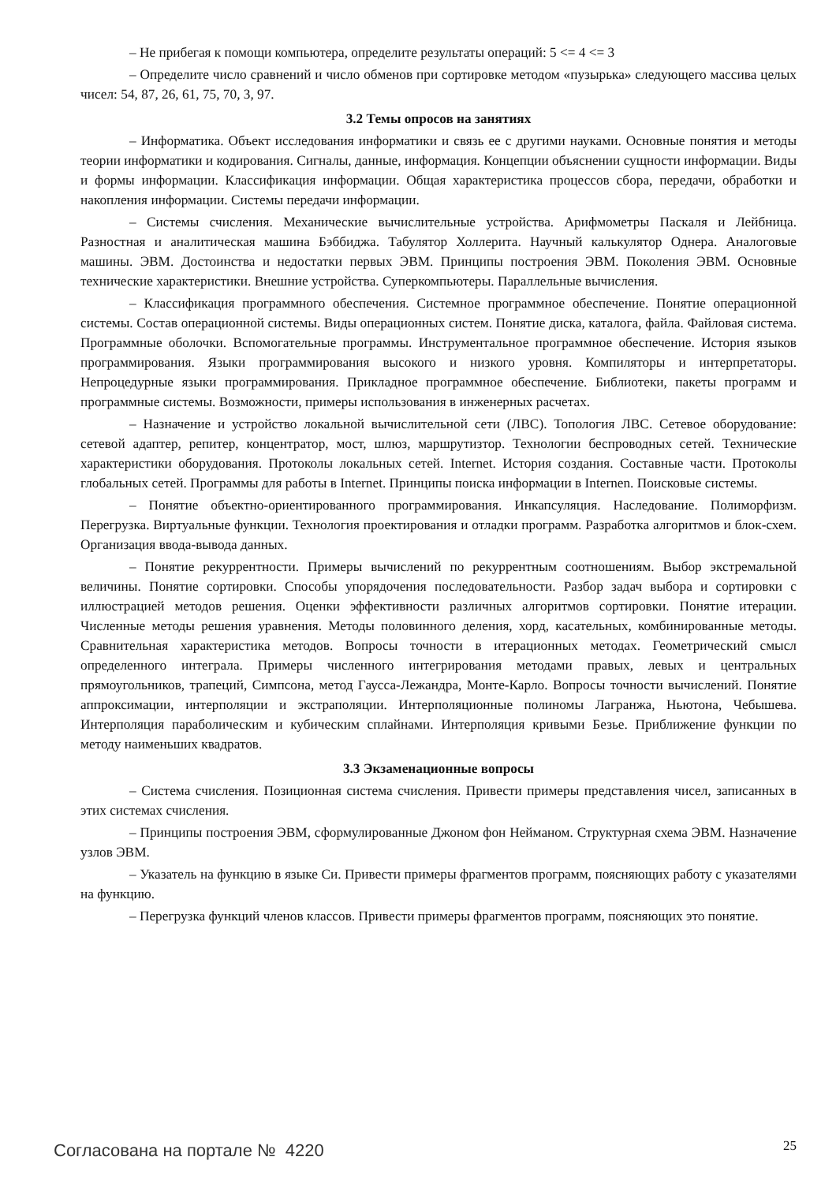– Не прибегая к помощи компьютера, определите результаты операций: 5 <= 4 <= 3
– Определите число сравнений и число обменов при сортировке методом «пузырька» следующего массива целых чисел: 54, 87, 26, 61, 75, 70, 3, 97.
3.2 Темы опросов на занятиях
– Информатика. Объект исследования информатики и связь ее с другими науками. Основные понятия и методы теории информатики и кодирования. Сигналы, данные, информация. Концепции объяснении сущности информации. Виды и формы информации. Классификация информации. Общая характеристика процессов сбора, передачи, обработки и накопления информации. Системы передачи информации.
– Системы счисления. Механические вычислительные устройства. Арифмометры Паскаля и Лейбница. Разностная и аналитическая машина Бэббиджа. Табулятор Холлерита. Научный калькулятор Однера. Аналоговые машины. ЭВМ. Достоинства и недостатки первых ЭВМ. Принципы построения ЭВМ. Поколения ЭВМ. Основные технические характеристики. Внешние устройства. Суперкомпьютеры. Параллельные вычисления.
– Классификация программного обеспечения. Системное программное обеспечение. Понятие операционной системы. Состав операционной системы. Виды операционных систем. Понятие диска, каталога, файла. Файловая система. Программные оболочки. Вспомогательные программы. Инструментальное программное обеспечение. История языков программирования. Языки программирования высокого и низкого уровня. Компиляторы и интерпретаторы. Непроцедурные языки программирования. Прикладное программное обеспечение. Библиотеки, пакеты программ и программные системы. Возможности, примеры использования в инженерных расчетах.
– Назначение и устройство локальной вычислительной сети (ЛВС). Топология ЛВС. Сетевое оборудование: сетевой адаптер, репитер, концентратор, мост, шлюз, маршрутизтор. Технологии беспроводных сетей. Технические характеристики оборудования. Протоколы локальных сетей. Internet. История создания. Составные части. Протоколы глобальных сетей. Программы для работы в Internet. Принципы поиска информации в Internen. Поисковые системы.
– Понятие объектно-ориентированного программирования. Инкапсуляция. Наследование. Полиморфизм. Перегрузка. Виртуальные функции. Технология проектирования и отладки программ. Разработка алгоритмов и блок-схем. Организация ввода-вывода данных.
– Понятие рекуррентности. Примеры вычислений по рекуррентным соотношениям. Выбор экстремальной величины. Понятие сортировки. Способы упорядочения последовательности. Разбор задач выбора и сортировки с иллюстрацией методов решения. Оценки эффективности различных алгоритмов сортировки. Понятие итерации. Численные методы решения уравнения. Методы половинного деления, хорд, касательных, комбинированные методы. Сравнительная характеристика методов. Вопросы точности в итерационных методах. Геометрический смысл определенного интеграла. Примеры численного интегрирования методами правых, левых и центральных прямоугольников, трапеций, Симпсона, метод Гаусса-Лежандра, Монте-Карло. Вопросы точности вычислений. Понятие аппроксимации, интерполяции и экстраполяции. Интерполяционные полиномы Лагранжа, Ньютона, Чебышева. Интерполяция параболическим и кубическим сплайнами. Интерполяция кривыми Безье. Приближение функции по методу наименьших квадратов.
3.3 Экзаменационные вопросы
– Система счисления. Позиционная система счисления. Привести примеры представления чисел, записанных в этих системах счисления.
– Принципы построения ЭВМ, сформулированные Джоном фон Нейманом. Структурная схема ЭВМ. Назначение узлов ЭВМ.
– Указатель на функцию в языке Си. Привести примеры фрагментов программ, поясняющих работу с указателями на функцию.
– Перегрузка функций членов классов. Привести примеры фрагментов программ, поясняющих это понятие.
Согласована на портале № 4220 25